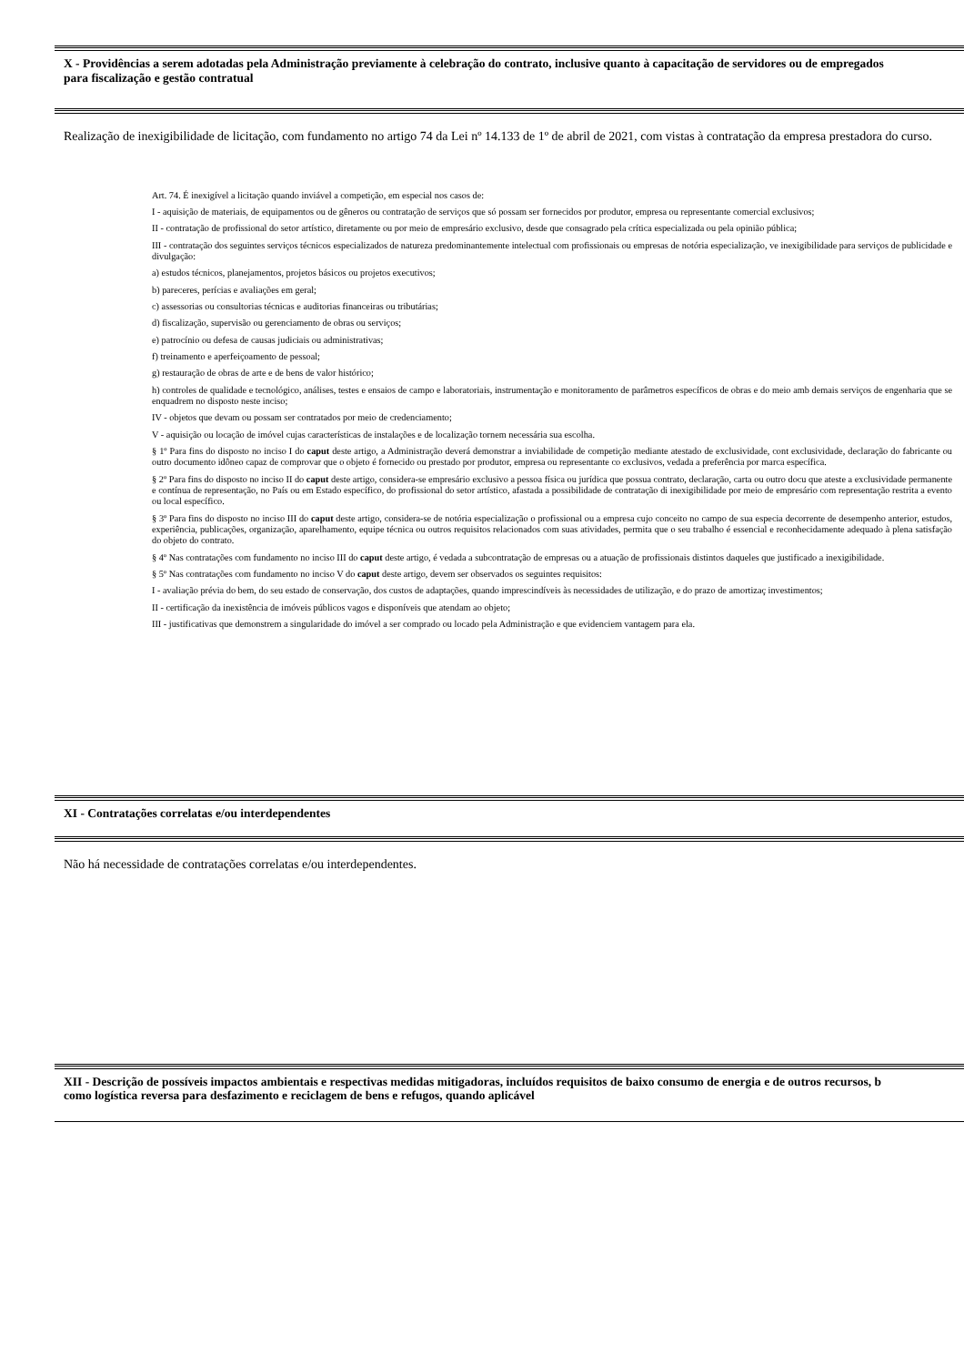X - Providências a serem adotadas pela Administração previamente à celebração do contrato, inclusive quanto à capacitação de servidores ou de empregados
para fiscalização e gestão contratual
Realização de inexigibilidade de licitação, com fundamento no artigo 74 da Lei nº 14.133 de 1º de abril de 2021, com vistas à contratação da empresa prestadora do curso.
Art. 74. É inexigível a licitação quando inviável a competição, em especial nos casos de:
I - aquisição de materiais, de equipamentos ou de gêneros ou contratação de serviços que só possam ser fornecidos por produtor, empresa ou representante comercial exclusivos;
II - contratação de profissional do setor artístico, diretamente ou por meio de empresário exclusivo, desde que consagrado pela crítica especializada ou pela opinião pública;
III - contratação dos seguintes serviços técnicos especializados de natureza predominantemente intelectual com profissionais ou empresas de notória especialização, ve inexigibilidade para serviços de publicidade e divulgação:
a) estudos técnicos, planejamentos, projetos básicos ou projetos executivos;
b) pareceres, perícias e avaliações em geral;
c) assessorias ou consultorias técnicas e auditorias financeiras ou tributárias;
d) fiscalização, supervisão ou gerenciamento de obras ou serviços;
e) patrocínio ou defesa de causas judiciais ou administrativas;
f) treinamento e aperfeiçoamento de pessoal;
g) restauração de obras de arte e de bens de valor histórico;
h) controles de qualidade e tecnológico, análises, testes e ensaios de campo e laboratoriais, instrumentação e monitoramento de parâmetros específicos de obras e do meio amb demais serviços de engenharia que se enquadrem no disposto neste inciso;
IV - objetos que devam ou possam ser contratados por meio de credenciamento;
V - aquisição ou locação de imóvel cujas características de instalações e de localização tornem necessária sua escolha.
§ 1º Para fins do disposto no inciso I do caput deste artigo, a Administração deverá demonstrar a inviabilidade de competição mediante atestado de exclusividade, cont exclusividade, declaração do fabricante ou outro documento idôneo capaz de comprovar que o objeto é fornecido ou prestado por produtor, empresa ou representante co exclusivos, vedada a preferência por marca específica.
§ 2º Para fins do disposto no inciso II do caput deste artigo, considera-se empresário exclusivo a pessoa física ou jurídica que possua contrato, declaração, carta ou outro docu que ateste a exclusividade permanente e contínua de representação, no País ou em Estado específico, do profissional do setor artístico, afastada a possibilidade de contratação di inexigibilidade por meio de empresário com representação restrita a evento ou local específico.
§ 3º Para fins do disposto no inciso III do caput deste artigo, considera-se de notória especialização o profissional ou a empresa cujo conceito no campo de sua especia decorrente de desempenho anterior, estudos, experiência, publicações, organização, aparelhamento, equipe técnica ou outros requisitos relacionados com suas atividades, permita que o seu trabalho é essencial e reconhecidamente adequado à plena satisfação do objeto do contrato.
§ 4º Nas contratações com fundamento no inciso III do caput deste artigo, é vedada a subcontratação de empresas ou a atuação de profissionais distintos daqueles que justificado a inexigibilidade.
§ 5º Nas contratações com fundamento no inciso V do caput deste artigo, devem ser observados os seguintes requisitos:
I - avaliação prévia do bem, do seu estado de conservação, dos custos de adaptações, quando imprescindíveis às necessidades de utilização, e do prazo de amortizaç investimentos;
II - certificação da inexistência de imóveis públicos vagos e disponíveis que atendam ao objeto;
III - justificativas que demonstrem a singularidade do imóvel a ser comprado ou locado pela Administração e que evidenciem vantagem para ela.
XI - Contratações correlatas e/ou interdependentes
Não há necessidade de contratações correlatas e/ou interdependentes.
XII - Descrição de possíveis impactos ambientais e respectivas medidas mitigadoras, incluídos requisitos de baixo consumo de energia e de outros recursos, b
como logística reversa para desfazimento e reciclagem de bens e refugos, quando aplicável